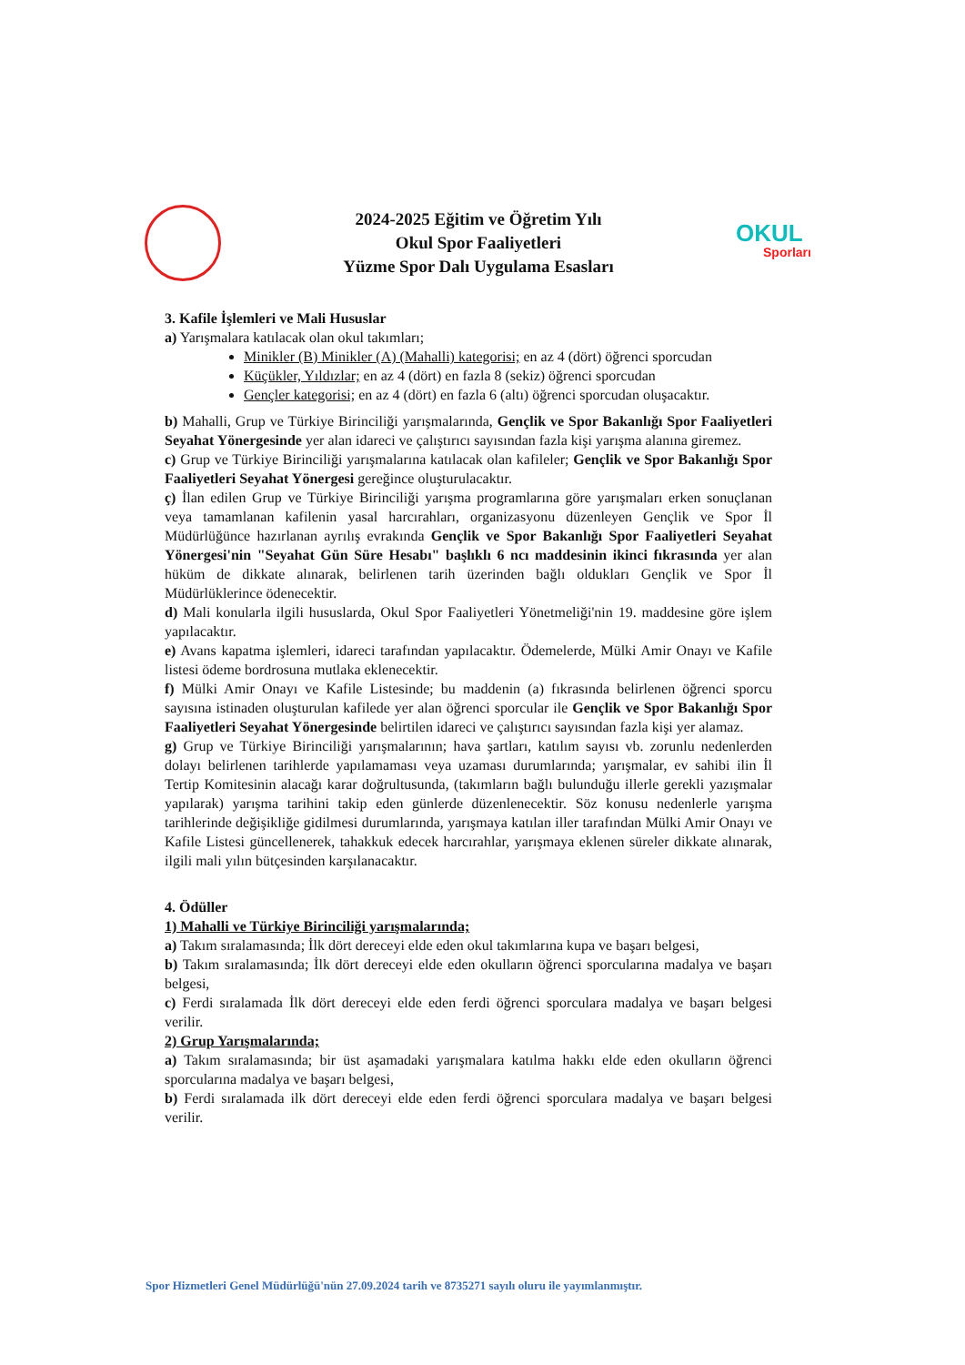2024-2025 Eğitim ve Öğretim Yılı
Okul Spor Faaliyetleri
Yüzme Spor Dalı Uygulama Esasları
OKUL
Sporları
3. Kafile İşlemleri ve Mali Hususlar
a) Yarışmalara katılacak olan okul takımları;
Minikler (B) Minikler (A) (Mahalli) kategorisi; en az 4 (dört) öğrenci sporcudan
Küçükler, Yıldızlar; en az 4 (dört) en fazla 8 (sekiz) öğrenci sporcudan
Gençler kategorisi; en az 4 (dört) en fazla 6 (altı) öğrenci sporcudan oluşacaktır.
b) Mahalli, Grup ve Türkiye Birinciliği yarışmalarında, Gençlik ve Spor Bakanlığı Spor Faaliyetleri Seyahat Yönergesinde yer alan idareci ve çalıştırıcı sayısından fazla kişi yarışma alanına giremez.
c) Grup ve Türkiye Birinciliği yarışmalarına katılacak olan kafileler; Gençlik ve Spor Bakanlığı Spor Faaliyetleri Seyahat Yönergesi gereğince oluşturulacaktır.
ç) İlan edilen Grup ve Türkiye Birinciliği yarışma programlarına göre yarışmaları erken sonuçlanan veya tamamlanan kafilenin yasal harcırahları, organizasyonu düzenleyen Gençlik ve Spor İl Müdürlüğünce hazırlanan ayrılış evrakında Gençlik ve Spor Bakanlığı Spor Faaliyetleri Seyahat Yönergesi'nin "Seyahat Gün Süre Hesabı" başlıklı 6 ncı maddesinin ikinci fıkrasında yer alan hüküm de dikkate alınarak, belirlenen tarih üzerinden bağlı oldukları Gençlik ve Spor İl Müdürlüklerince ödenecektir.
d) Mali konularla ilgili hususlarda, Okul Spor Faaliyetleri Yönetmeliği'nin 19. maddesine göre işlem yapılacaktır.
e) Avans kapatma işlemleri, idareci tarafından yapılacaktır. Ödemelerde, Mülki Amir Onayı ve Kafile listesi ödeme bordrosuna mutlaka eklenecektir.
f) Mülki Amir Onayı ve Kafile Listesinde; bu maddenin (a) fıkrasında belirlenen öğrenci sporcu sayısına istinaden oluşturulan kafilede yer alan öğrenci sporcular ile Gençlik ve Spor Bakanlığı Spor Faaliyetleri Seyahat Yönergesinde belirtilen idareci ve çalıştırıcı sayısından fazla kişi yer alamaz.
g) Grup ve Türkiye Birinciliği yarışmalarının; hava şartları, katılım sayısı vb. zorunlu nedenlerden dolayı belirlenen tarihlerde yapılamaması veya uzaması durumlarında; yarışmalar, ev sahibi ilin İl Tertip Komitesinin alacağı karar doğrultusunda, (takımların bağlı bulunduğu illerle gerekli yazışmalar yapılarak) yarışma tarihini takip eden günlerde düzenlenecektir. Söz konusu nedenlerle yarışma tarihlerinde değişikliğe gidilmesi durumlarında, yarışmaya katılan iller tarafından Mülki Amir Onayı ve Kafile Listesi güncellenerek, tahakkuk edecek harcırahlar, yarışmaya eklenen süreler dikkate alınarak, ilgili mali yılın bütçesinden karşılanacaktır.
4. Ödüller
1) Mahalli ve Türkiye Birinciliği yarışmalarında;
a) Takım sıralamasında; İlk dört dereceyi elde eden okul takımlarına kupa ve başarı belgesi,
b) Takım sıralamasında; İlk dört dereceyi elde eden okulların öğrenci sporcularına madalya ve başarı belgesi,
c) Ferdi sıralamada İlk dört dereceyi elde eden ferdi öğrenci sporculara madalya ve başarı belgesi verilir.
2) Grup Yarışmalarında;
a) Takım sıralamasında; bir üst aşamadaki yarışmalara katılma hakkı elde eden okulların öğrenci sporcularına madalya ve başarı belgesi,
b) Ferdi sıralamada ilk dört dereceyi elde eden ferdi öğrenci sporculara madalya ve başarı belgesi verilir.
Spor Hizmetleri Genel Müdürlüğü'nün 27.09.2024 tarih ve 8735271 sayılı oluru ile yayımlanmıştır.